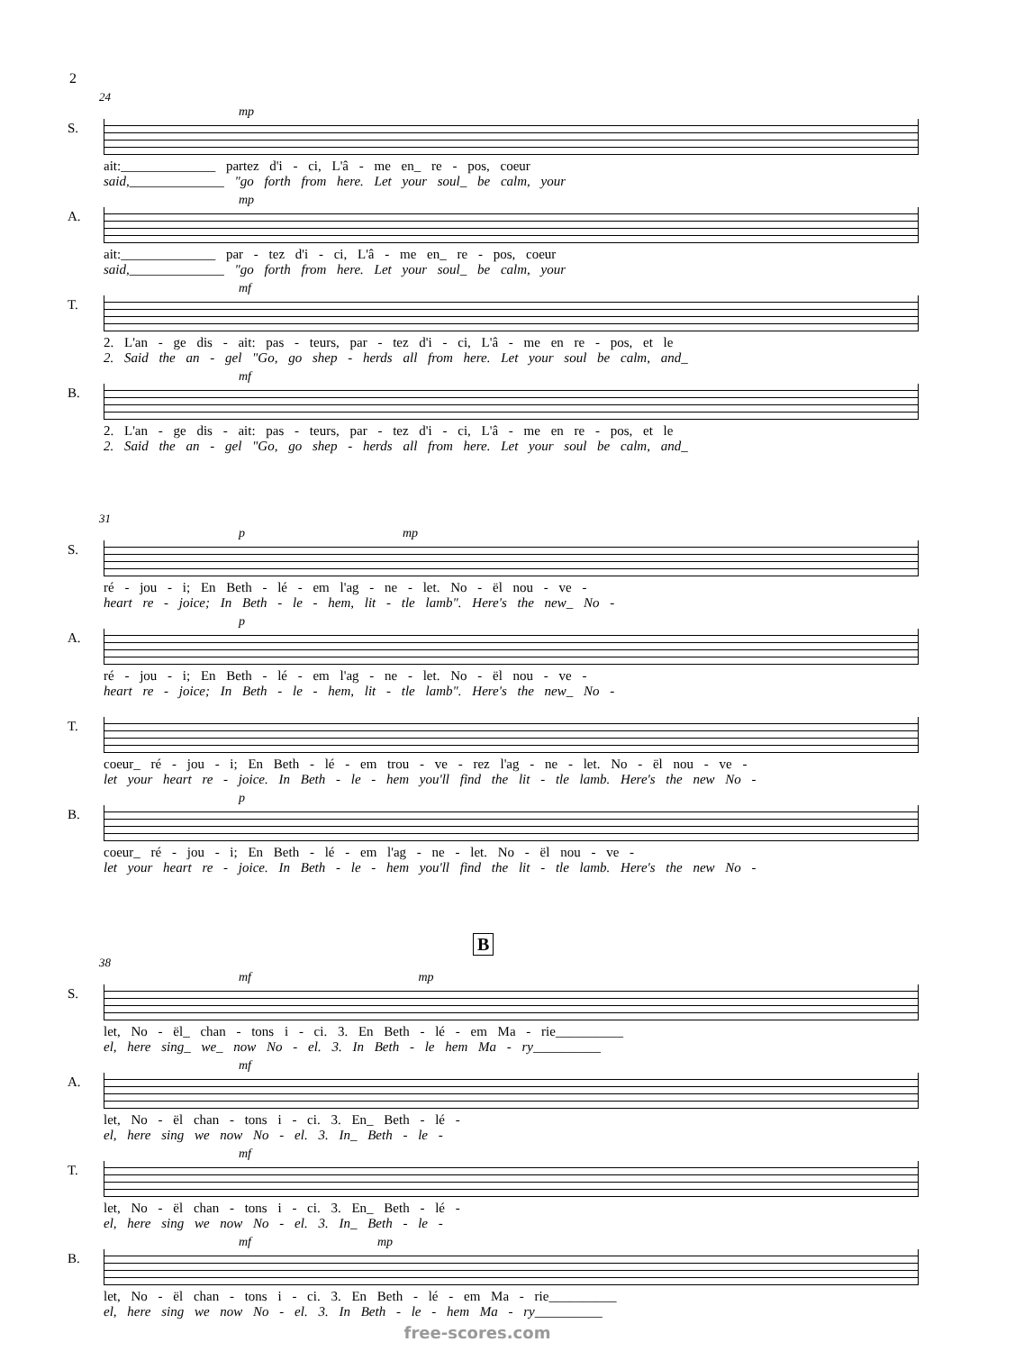2
24
S.
mp
ait:______________ partez d'i - ci, L'â - me en_ re - pos, coeur
said,______________ "go forth from here. Let your soul_ be calm, your
A.
mp
ait:______________ par - tez d'i - ci, L'â - me en_ re - pos, coeur
said,______________ "go forth from here. Let your soul_ be calm, your
T.
mf
2. L'an - ge dis - ait: pas - teurs, par - tez d'i - ci, L'â - me en re - pos, et le
2. Said the an - gel "Go, go shep - herds all from here. Let your soul be calm, and_
B.
mf
2. L'an - ge dis - ait: pas - teurs, par - tez d'i - ci, L'â - me en re - pos, et le
2. Said the an - gel "Go, go shep - herds all from here. Let your soul be calm, and_
31
S.
p mp
ré - jou - i; En Beth - lé - em l'ag - ne - let. No - ël nou - ve -
heart re - joice; In Beth - le - hem, lit - tle lamb". Here's the new_ No -
A.
p
ré - jou - i; En Beth - lé - em l'ag - ne - let. No - ël nou - ve -
heart re - joice; In Beth - le - hem, lit - tle lamb". Here's the new_ No -
T.
coeur_ ré - jou - i; En Beth - lé - em trou - ve - rez l'ag - ne - let. No - ël nou - ve -
let your heart re - joice. In Beth - le - hem you'll find the lit - tle lamb. Here's the new No -
B.
p
coeur_ ré - jou - i; En Beth - lé - em l'ag - ne - let. No - ël nou - ve -
let your heart re - joice. In Beth - le - hem you'll find the lit - tle lamb. Here's the new No -
B
38
S.
mf mp
let, No - ël_ chan - tons i - ci. 3. En Beth - lé - em Ma - rie__________
el, here sing_ we_ now No - el. 3. In Beth - le hem Ma - ry__________
A.
mf
let, No - ël chan - tons i - ci. 3. En_ Beth - lé -
el, here sing we now No - el. 3. In_ Beth - le -
T.
mf
let, No - ël chan - tons i - ci. 3. En_ Beth - lé -
el, here sing we now No - el. 3. In_ Beth - le -
B.
mf mp
let, No - ël chan - tons i - ci. 3. En Beth - lé - em Ma - rie__________
el, here sing we now No - el. 3. In Beth - le - hem Ma - ry__________
free-scores.com